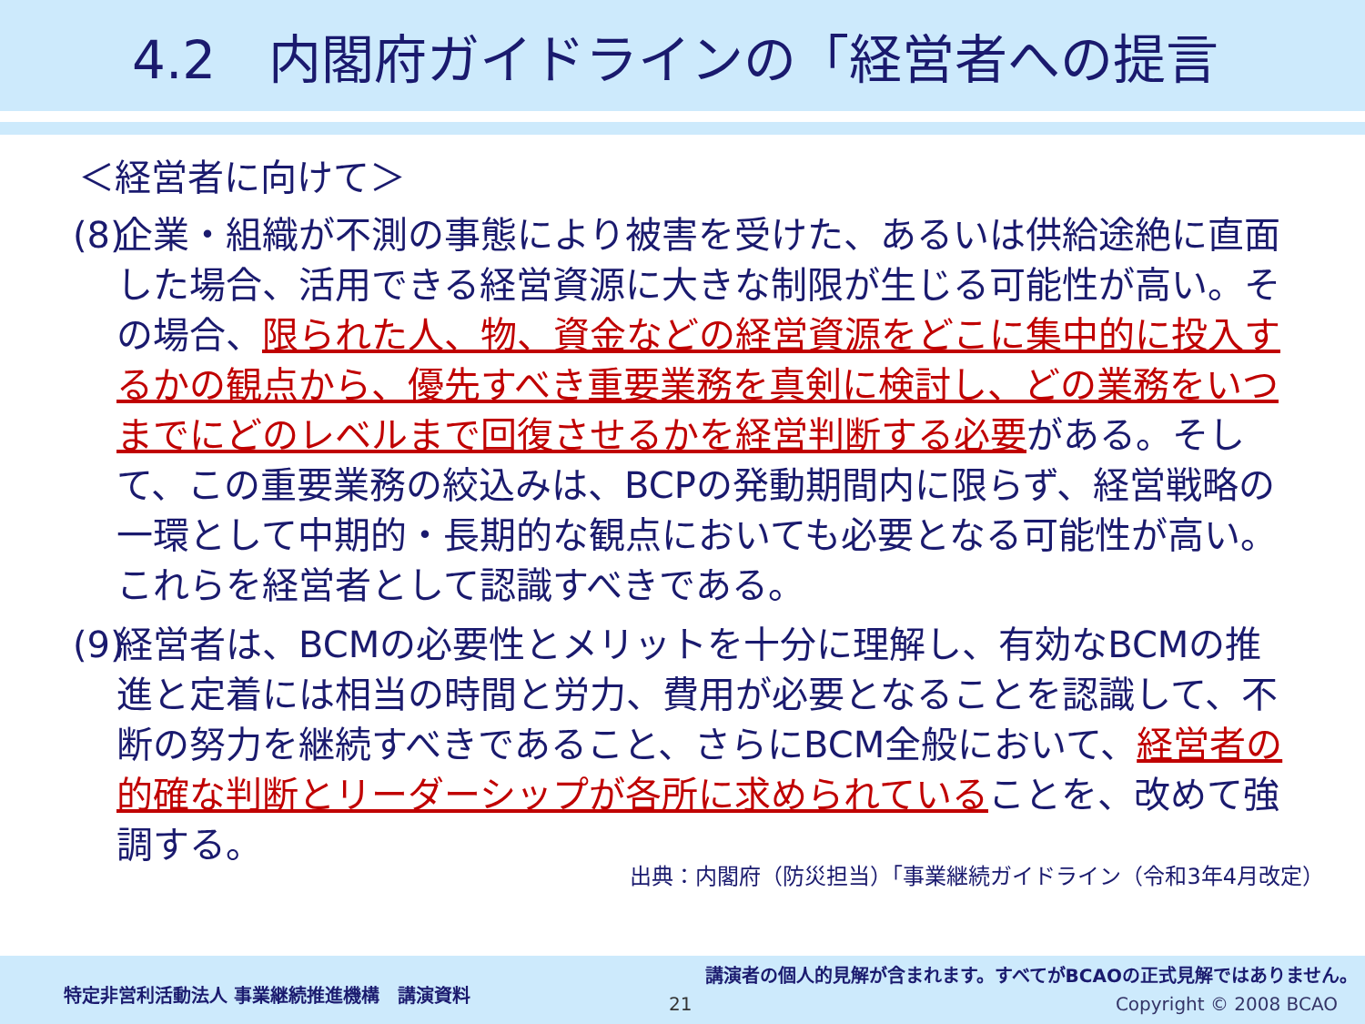4.2　内閣府ガイドラインの「経営者への提言
＜経営者に向けて＞
(8)
企業・組織が不測の事態により被害を受けた、あるいは供給途絶に直面した場合、活用できる経営資源に大きな制限が生じる可能性が高い。その場合、限られた人、物、資金などの経営資源をどこに集中的に投入するかの観点から、優先すべき重要業務を真剣に検討し、どの業務をいつまでにどのレベルまで回復させるかを経営判断する必要がある。そして、この重要業務の絞込みは、BCPの発動期間内に限らず、経営戦略の一環として中期的・長期的な観点においても必要となる可能性が高い。これらを経営者として認識すべきである。
(9)
経営者は、BCMの必要性とメリットを十分に理解し、有効なBCMの推進と定着には相当の時間と労力、費用が必要となることを認識して、不断の努力を継続すべきであること、さらにBCM全般において、経営者の的確な判断とリーダーシップが各所に求められていることを、改めて強調する。
出典：内閣府（防災担当）「事業継続ガイドライン（令和3年4月改定）
特定非営利活動法人 事業継続推進機構　講演資料
講演者の個人的見解が含まれます。すべてがBCAOの正式見解ではありません。
21 Copyright © 2008 BCAO